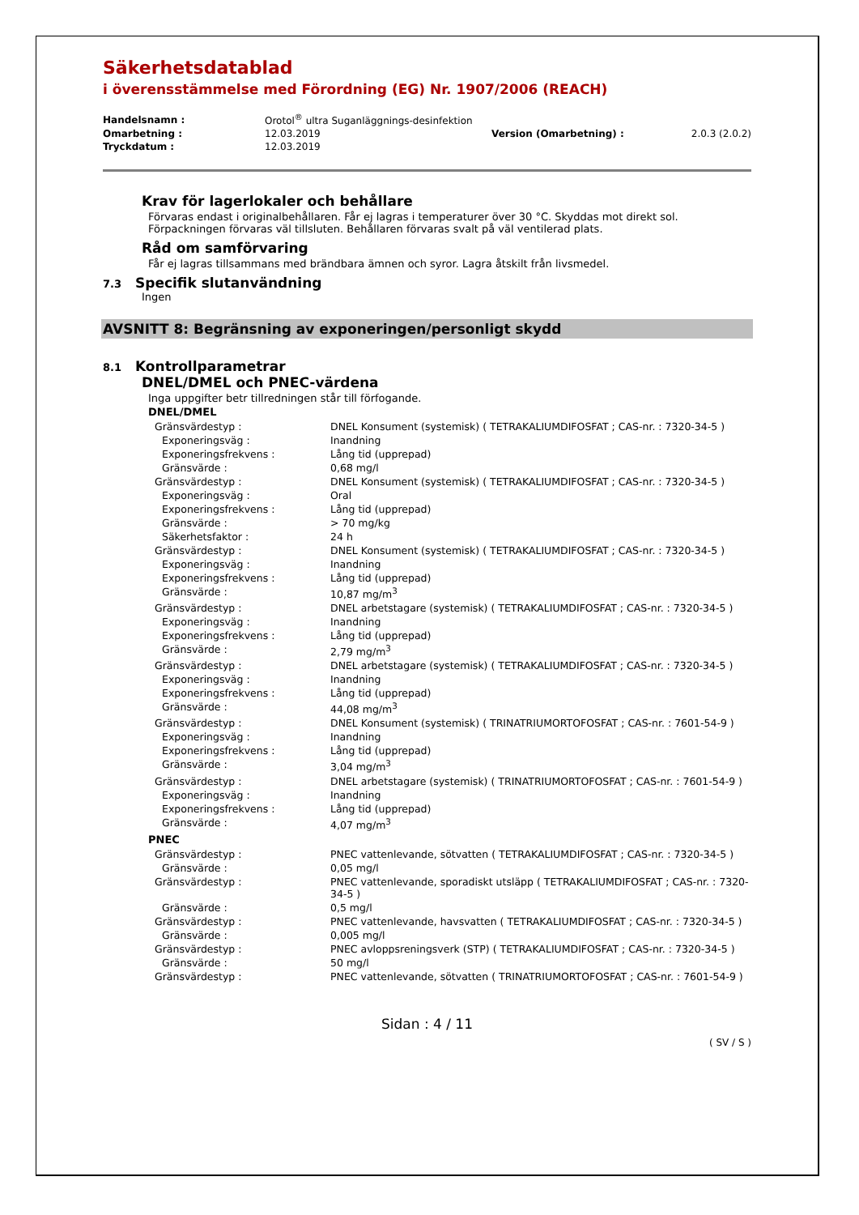Säkerhetsdatablad
i överensstämmelse med Förordning (EG) Nr. 1907/2006 (REACH)
| Handelsnamn : | Orotol<sup>®</sup> ultra Suganläggnings-desinfektion | | |
| Omarbetning : | 12.03.2019 | Version (Omarbetning) : | 2.0.3 (2.0.2) |
| Tryckdatum : | 12.03.2019 | | |
Krav för lagerlokaler och behållare
Förvaras endast i originalbehållaren. Får ej lagras i temperaturer över 30 °C. Skyddas mot direkt sol. Förpackningen förvaras väl tillsluten. Behållaren förvaras svalt på väl ventilerad plats.
Råd om samförvaring
Får ej lagras tillsammans med brändbara ämnen och syror. Lagra åtskilt från livsmedel.
7.3 Specifik slutanvändning
Ingen
AVSNITT 8: Begränsning av exponeringen/personligt skydd
8.1 Kontrollparametrar
DNEL/DMEL och PNEC-värdena
Inga uppgifter betr tillredningen står till förfogande.
DNEL/DMEL
| Gränsvärdestyp : | DNEL Konsument (systemisk) ( TETRAKALIUMDIFOSFAT ; CAS-nr. : 7320-34-5 ) |
| Exponeringsväg : | Inandning |
| Exponeringsfrekvens : | Lång tid (upprepad) |
| Gränsvärde : | 0,68 mg/l |
| Gränsvärdestyp : | DNEL Konsument (systemisk) ( TETRAKALIUMDIFOSFAT ; CAS-nr. : 7320-34-5 ) |
| Exponeringsväg : | Oral |
| Exponeringsfrekvens : | Lång tid (upprepad) |
| Gränsvärde : | > 70 mg/kg |
| Säkerhetsfaktor : | 24 h |
| Gränsvärdestyp : | DNEL Konsument (systemisk) ( TETRAKALIUMDIFOSFAT ; CAS-nr. : 7320-34-5 ) |
| Exponeringsväg : | Inandning |
| Exponeringsfrekvens : | Lång tid (upprepad) |
| Gränsvärde : | 10,87 mg/m<sup>3</sup> |
| Gränsvärdestyp : | DNEL arbetstagare (systemisk) ( TETRAKALIUMDIFOSFAT ; CAS-nr. : 7320-34-5 ) |
| Exponeringsväg : | Inandning |
| Exponeringsfrekvens : | Lång tid (upprepad) |
| Gränsvärde : | 2,79 mg/m<sup>3</sup> |
| Gränsvärdestyp : | DNEL arbetstagare (systemisk) ( TETRAKALIUMDIFOSFAT ; CAS-nr. : 7320-34-5 ) |
| Exponeringsväg : | Inandning |
| Exponeringsfrekvens : | Lång tid (upprepad) |
| Gränsvärde : | 44,08 mg/m<sup>3</sup> |
| Gränsvärdestyp : | DNEL Konsument (systemisk) ( TRINATRIUMORTOFOSFAT ; CAS-nr. : 7601-54-9 ) |
| Exponeringsväg : | Inandning |
| Exponeringsfrekvens : | Lång tid (upprepad) |
| Gränsvärde : | 3,04 mg/m<sup>3</sup> |
| Gränsvärdestyp : | DNEL arbetstagare (systemisk) ( TRINATRIUMORTOFOSFAT ; CAS-nr. : 7601-54-9 ) |
| Exponeringsväg : | Inandning |
| Exponeringsfrekvens : | Lång tid (upprepad) |
| Gränsvärde : | 4,07 mg/m<sup>3</sup> |
PNEC
| Gränsvärdestyp : | PNEC vattenlevande, sötvatten ( TETRAKALIUMDIFOSFAT ; CAS-nr. : 7320-34-5 ) |
| Gränsvärde : | 0,05 mg/l |
| Gränsvärdestyp : | PNEC vattenlevande, sporadiskt utsläpp ( TETRAKALIUMDIFOSFAT ; CAS-nr. : 7320-34-5 ) |
| Gränsvärde : | 0,5 mg/l |
| Gränsvärdestyp : | PNEC vattenlevande, havsvatten ( TETRAKALIUMDIFOSFAT ; CAS-nr. : 7320-34-5 ) |
| Gränsvärde : | 0,005 mg/l |
| Gränsvärdestyp : | PNEC avloppsreningsverk (STP) ( TETRAKALIUMDIFOSFAT ; CAS-nr. : 7320-34-5 ) |
| Gränsvärde : | 50 mg/l |
| Gränsvärdestyp : | PNEC vattenlevande, sötvatten ( TRINATRIUMORTOFOSFAT ; CAS-nr. : 7601-54-9 ) |
Sidan : 4 / 11
( SV / S )